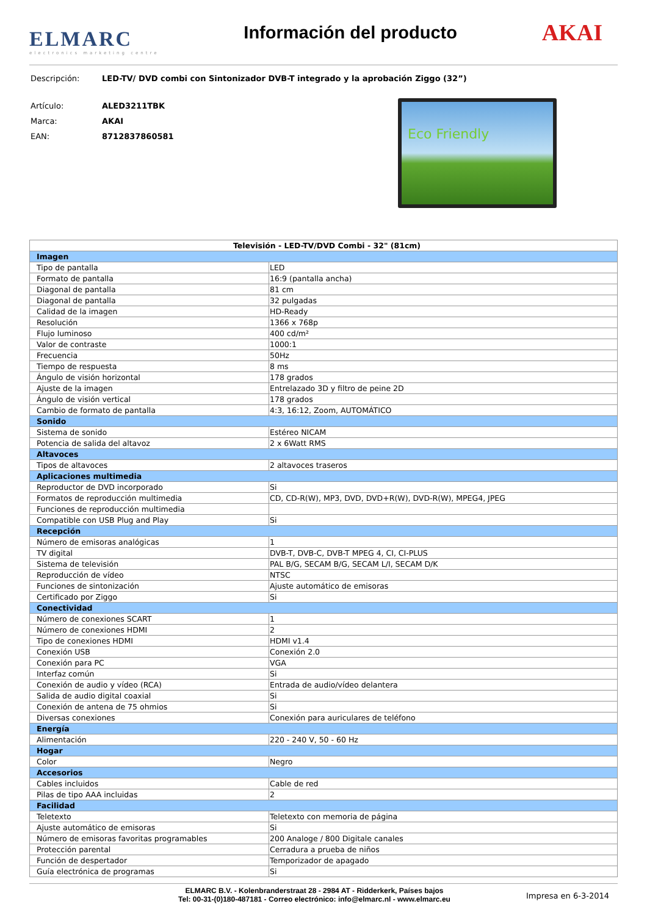ELMARC
electronics marketing centre
Información del producto
AKAI
Descripción: LED-TV/ DVD combi con Sintonizador DVB-T integrado y la aprobación Ziggo (32”)
Artículo: ALED3211TBK
Marca: AKAI
EAN: 8712837860581
Eco Friendly
| Televisión - LED-TV/DVD Combi - 32" (81cm) | |
| --- | --- |
| Imagen | |
| Tipo de pantalla | LED |
| Formato de pantalla | 16:9 (pantalla ancha) |
| Diagonal de pantalla | 81 cm |
| Diagonal de pantalla | 32 pulgadas |
| Calidad de la imagen | HD-Ready |
| Resolución | 1366 x 768p |
| Flujo luminoso | 400 cd/m² |
| Valor de contraste | 1000:1 |
| Frecuencia | 50Hz |
| Tiempo de respuesta | 8 ms |
| Ángulo de visión horizontal | 178 grados |
| Ajuste de la imagen | Entrelazado 3D y filtro de peine 2D |
| Ángulo de visión vertical | 178 grados |
| Cambio de formato de pantalla | 4:3, 16:12, Zoom, AUTOMÁTICO |
| Sonido | |
| Sistema de sonido | Estéreo NICAM |
| Potencia de salida del altavoz | 2 x 6Watt RMS |
| Altavoces | |
| Tipos de altavoces | 2 altavoces traseros |
| Aplicaciones multimedia | |
| Reproductor de DVD incorporado | Si |
| Formatos de reproducción multimedia | CD, CD-R(W), MP3, DVD, DVD+R(W), DVD-R(W), MPEG4, JPEG |
| Funciones de reproducción multimedia | |
| Compatible con USB Plug and Play | Si |
| Recepción | |
| Número de emisoras analógicas | 1 |
| TV digital | DVB-T, DVB-C, DVB-T MPEG 4, CI, CI-PLUS |
| Sistema de televisión | PAL B/G, SECAM B/G, SECAM L/I, SECAM D/K |
| Reproducción de vídeo | NTSC |
| Funciones de sintonización | Ajuste automático de emisoras |
| Certificado por Ziggo | Si |
| Conectividad | |
| Número de conexiones SCART | 1 |
| Número de conexiones HDMI | 2 |
| Tipo de conexiones HDMI | HDMI v1.4 |
| Conexión USB | Conexión 2.0 |
| Conexión para PC | VGA |
| Interfaz común | Si |
| Conexión de audio y vídeo (RCA) | Entrada de audio/vídeo delantera |
| Salida de audio digital coaxial | Si |
| Conexión de antena de 75 ohmios | Si |
| Diversas conexiones | Conexión para auriculares de teléfono |
| Energía | |
| Alimentación | 220 - 240 V, 50 - 60 Hz |
| Hogar | |
| Color | Negro |
| Accesorios | |
| Cables incluidos | Cable de red |
| Pilas de tipo AAA incluidas | 2 |
| Facilidad | |
| Teletexto | Teletexto con memoria de página |
| Ajuste automático de emisoras | Si |
| Número de emisoras favoritas programables | 200 Analoge / 800 Digitale canales |
| Protección parental | Cerradura a prueba de niños |
| Función de despertador | Temporizador de apagado |
| Guía electrónica de programas | Si |
ELMARC B.V. - Kolenbranderstraat 28 - 2984 AT - Ridderkerk, Países bajos
Tel: 00-31-(0)180-487181 - Correo electrónico: info@elmarc.nl - www.elmarc.eu
Impresa en 6-3-2014